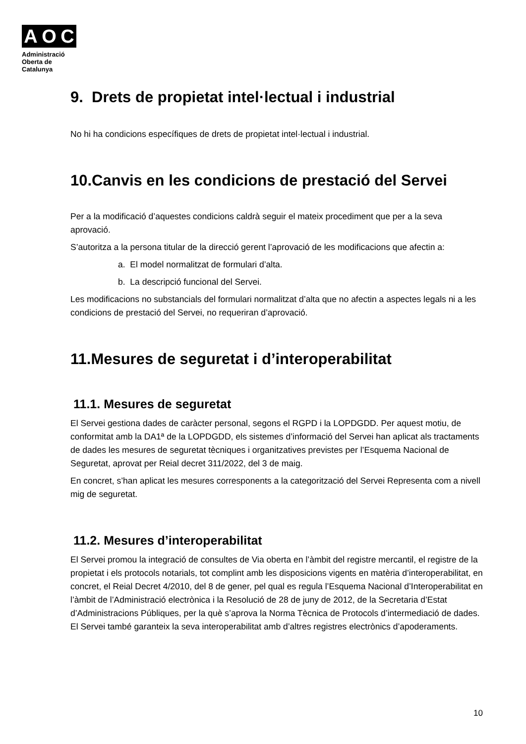A O C
Administració
Oberta de
Catalunya
9. Drets de propietat intel·lectual i industrial
No hi ha condicions específiques de drets de propietat intel·lectual i industrial.
10.Canvis en les condicions de prestació del Servei
Per a la modificació d’aquestes condicions caldrà seguir el mateix procediment que per a la seva aprovació.
S’autoritza a la persona titular de la direcció gerent l’aprovació de les modificacions que afectin a:
a. El model normalitzat de formulari d’alta.
b. La descripció funcional del Servei.
Les modificacions no substancials del formulari normalitzat d’alta que no afectin a aspectes legals ni a les condicions de prestació del Servei, no requeriran d’aprovació.
11.Mesures de seguretat i d’interoperabilitat
11.1. Mesures de seguretat
El Servei gestiona dades de caràcter personal, segons el RGPD i la LOPDGDD. Per aquest motiu, de conformitat amb la DA1ª de la LOPDGDD, els sistemes d’informació del Servei han aplicat als tractaments de dades les mesures de seguretat tècniques i organitzatives previstes per l’Esquema Nacional de Seguretat, aprovat per Reial decret 311/2022, del 3 de maig.
En concret, s’han aplicat les mesures corresponents a la categorització del Servei Representa com a nivell mig de seguretat.
11.2. Mesures d’interoperabilitat
El Servei promou la integració de consultes de Via oberta en l’àmbit del registre mercantil, el registre de la propietat i els protocols notarials, tot complint amb les disposicions vigents en matèria d’interoperabilitat, en concret, el Reial Decret 4/2010, del 8 de gener, pel qual es regula l’Esquema Nacional d’Interoperabilitat en l’àmbit de l’Administració electrònica i la Resolució de 28 de juny de 2012, de la Secretaria d’Estat d’Administracions Públiques, per la què s’aprova la Norma Tècnica de Protocols d’intermediació de dades. El Servei també garanteix la seva interoperabilitat amb d’altres registres electrònics d’apoderaments.
10